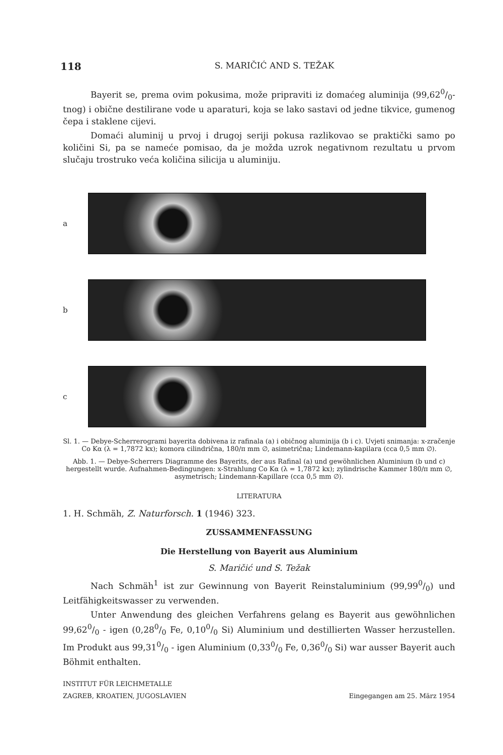118 S. MARIČIĆ AND S. TEŽAK
Bayerit se, prema ovim pokusima, može pripraviti iz domaćeg aluminija (99,620/0-tnog) i obične destilirane vode u aparaturi, koja se lako sastavi od jedne tikvice, gumenog čepa i staklene cijevi.
Domaći aluminij u prvoj i drugoj seriji pokusa razlikovao se praktički samo po količini Si, pa se nameće pomisao, da je možda uzrok negativnom rezultatu u prvom slučaju trostruko veća količina silicija u aluminiju.
a
b
c
Sl. 1. — Debye-Scherrerogrami bayerita dobivena iz rafinala (a) i običnog aluminija (b i c). Uvjeti snimanja: x-zračenje Co Kα (λ = 1,7872 kx); komora cilindrična, 180/π mm ∅, asimetrična; Lindemann-kapilara (cca 0,5 mm ∅).
Abb. 1. — Debye-Scherrers Diagramme des Bayerits, der aus Rafinal (a) und gewöhnlichen Aluminium (b und c) hergestellt wurde. Aufnahmen-Bedingungen: x-Strahlung Co Kα (λ = 1,7872 kx); zylindrische Kammer 180/π mm ∅, asymetrisch; Lindemann-Kapillare (cca 0,5 mm ∅).
LITERATURA
1. H. Schmäh, Z. Naturforsch. 1 (1946) 323.
ZUSSAMMENFASSUNG
Die Herstellung von Bayerit aus Aluminium
S. Maričić und S. Težak
Nach Schmäh<sup>1</sup> ist zur Gewinnung von Bayerit Reinstaluminium (99,990/0) und Leitfähigkeitswasser zu verwenden.
Unter Anwendung des gleichen Verfahrens gelang es Bayerit aus gewöhnlichen 99,620/0 - igen (0,280/0 Fe, 0,100/0 Si) Aluminium und destillierten Wasser herzustellen. Im Produkt aus 99,310/0 - igen Aluminium (0,330/0 Fe, 0,360/0 Si) war ausser Bayerit auch Böhmit enthalten.
INSTITUT FÜR LEICHMETALLE
ZAGREB, KROATIEN, JUGOSLAVIEN
Eingegangen am 25. März 1954